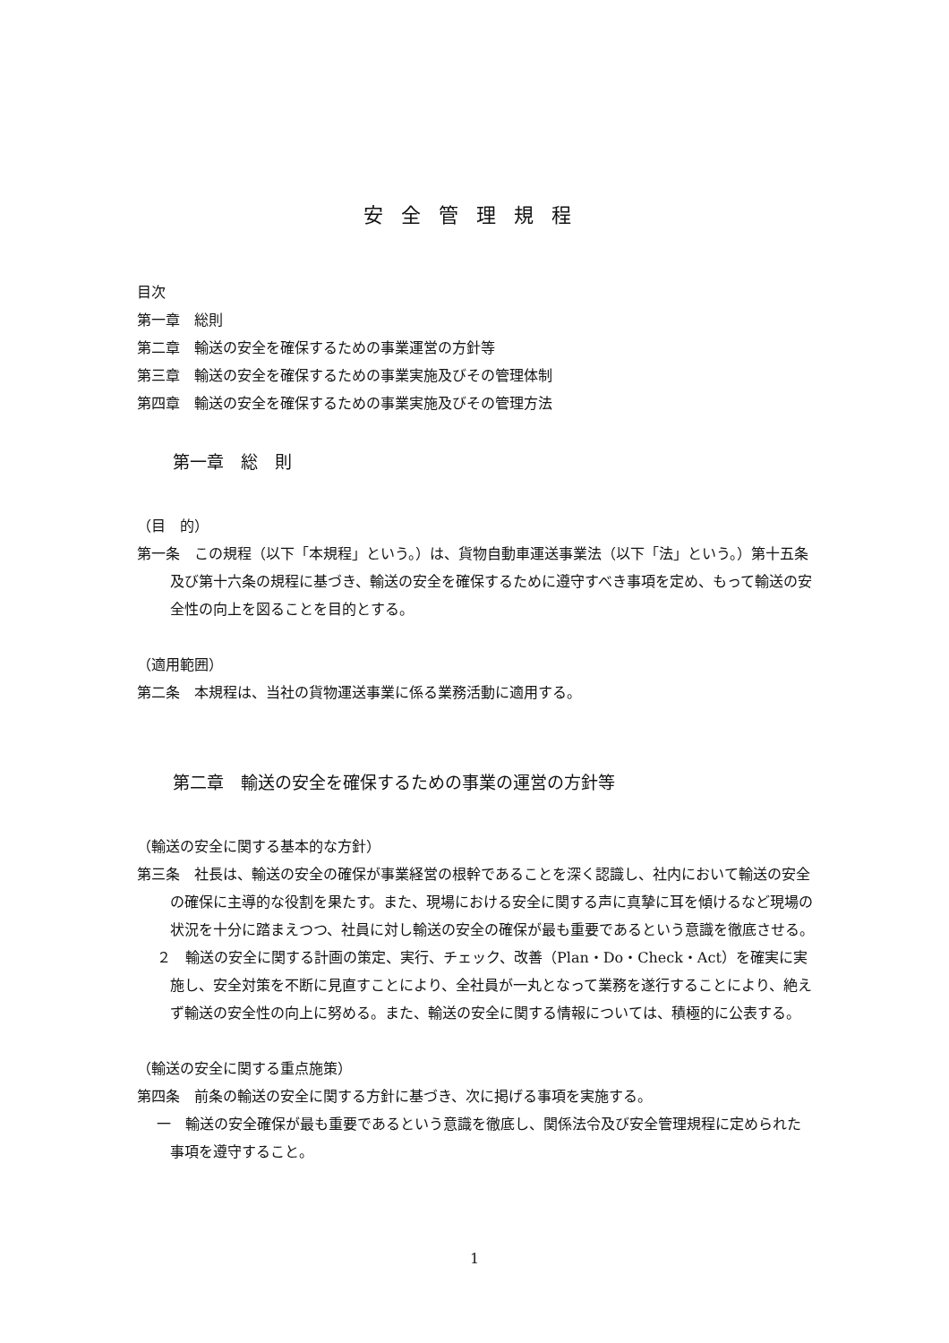安全管理規程
目次
第一章　総則
第二章　輸送の安全を確保するための事業運営の方針等
第三章　輸送の安全を確保するための事業実施及びその管理体制
第四章　輸送の安全を確保するための事業実施及びその管理方法
第一章　総　則
（目　的）
第一条　この規程（以下「本規程」という。）は、貨物自動車運送事業法（以下「法」という。）第十五条及び第十六条の規程に基づき、輸送の安全を確保するために遵守すべき事項を定め、もって輸送の安全性の向上を図ることを目的とする。
（適用範囲）
第二条　本規程は、当社の貨物運送事業に係る業務活動に適用する。
第二章　輸送の安全を確保するための事業の運営の方針等
（輸送の安全に関する基本的な方針）
第三条　社長は、輸送の安全の確保が事業経営の根幹であることを深く認識し、社内において輸送の安全の確保に主導的な役割を果たす。また、現場における安全に関する声に真摯に耳を傾けるなど現場の状況を十分に踏まえつつ、社員に対し輸送の安全の確保が最も重要であるという意識を徹底させる。
２　輸送の安全に関する計画の策定、実行、チェック、改善（Plan・Do・Check・Act）を確実に実施し、安全対策を不断に見直すことにより、全社員が一丸となって業務を遂行することにより、絶えず輸送の安全性の向上に努める。また、輸送の安全に関する情報については、積極的に公表する。
（輸送の安全に関する重点施策）
第四条　前条の輸送の安全に関する方針に基づき、次に掲げる事項を実施する。
一　輸送の安全確保が最も重要であるという意識を徹底し、関係法令及び安全管理規程に定められた事項を遵守すること。
1